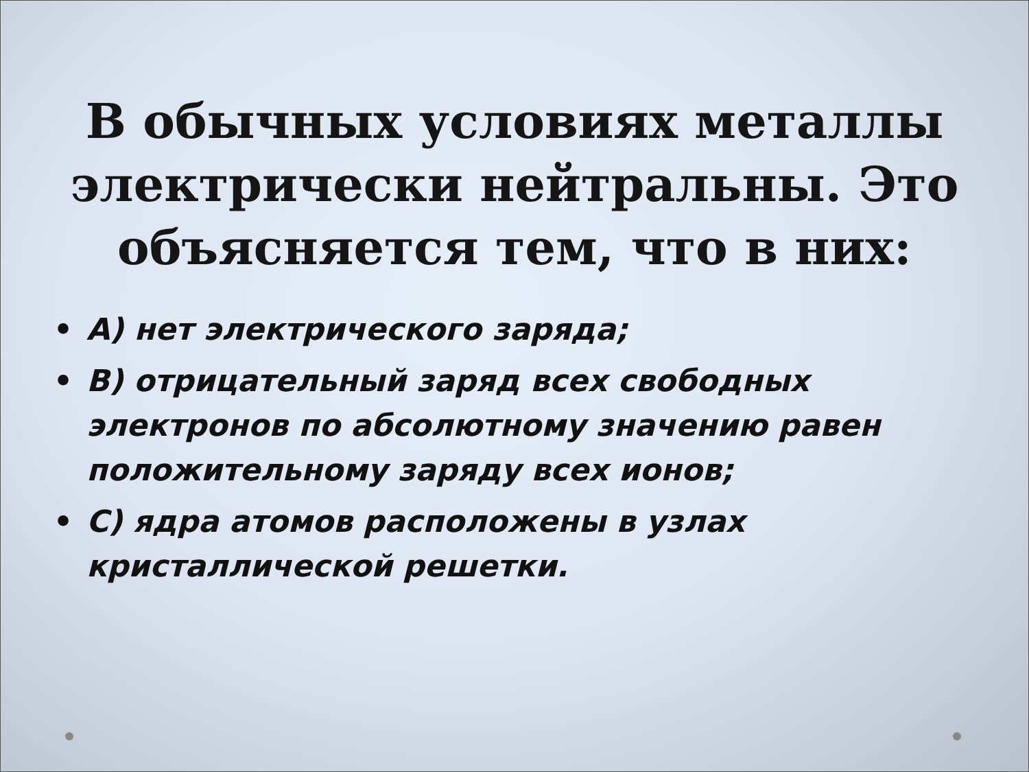В обычных условиях металлы электрически нейтральны. Это объясняется тем, что в них:
• А) нет электрического заряда;
• В) отрицательный заряд всех свободных электронов по абсолютному значению равен положительному заряду всех ионов;
• С) ядра атомов расположены в узлах кристаллической решетки.